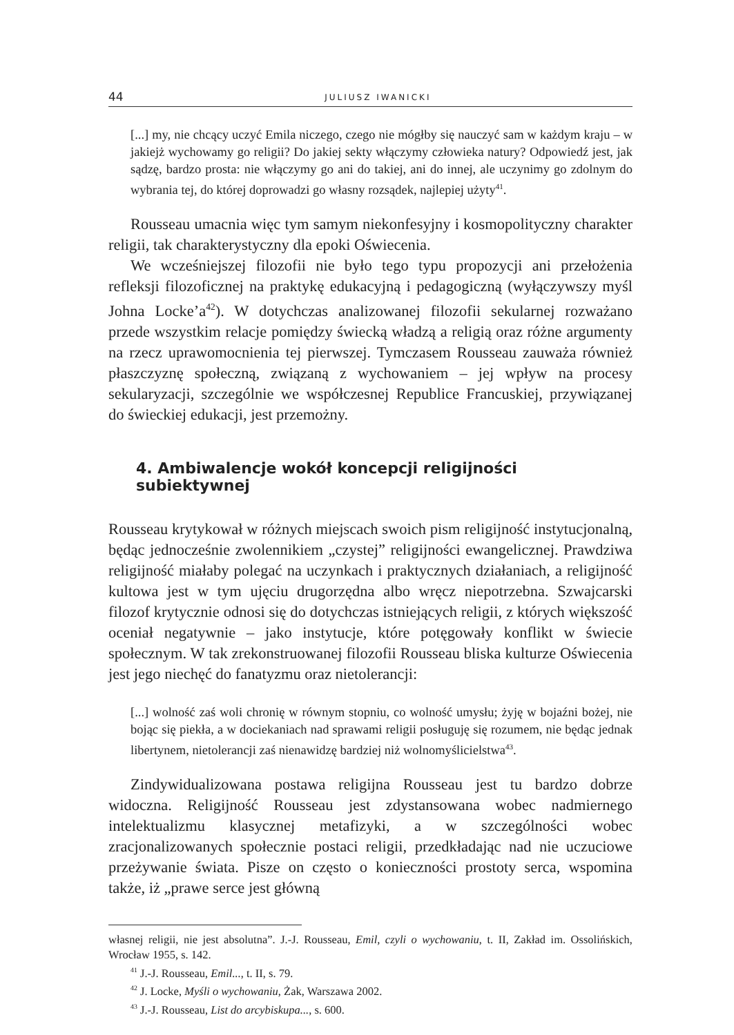44 JULIUSZ IWANICKI
[...] my, nie chcący uczyć Emila niczego, czego nie mógłby się nauczyć sam w każdym kraju – w jakiejż wychowamy go religii? Do jakiej sekty włączymy człowieka natury? Odpowiedź jest, jak sądzę, bardzo prosta: nie włączymy go ani do takiej, ani do innej, ale uczynimy go zdolnym do wybrania tej, do której doprowadzi go własny rozsądek, najlepiej użyty<sup>41</sup>.
Rousseau umacnia więc tym samym niekonfesyjny i kosmopolityczny charakter religii, tak charakterystyczny dla epoki Oświecenia.
We wcześniejszej filozofii nie było tego typu propozycji ani przełożenia refleksji filozoficznej na praktykę edukacyjną i pedagogiczną (wyłączywszy myśl Johna Locke’a<sup>42</sup>). W dotychczas analizowanej filozofii sekularnej rozważano przede wszystkim relacje pomiędzy świecką władzą a religią oraz różne argumenty na rzecz uprawomocnienia tej pierwszej. Tymczasem Rousseau zauważa również płaszczyznę społeczną, związaną z wychowaniem – jej wpływ na procesy sekularyzacji, szczególnie we współczesnej Republice Francuskiej, przywiązanej do świeckiej edukacji, jest przemożny.
4. Ambiwalencje wokół koncepcji religijności subiektywnej
Rousseau krytykował w różnych miejscach swoich pism religijność instytucjonalną, będąc jednocześnie zwolennikiem „czystej” religijności ewangelicznej. Prawdziwa religijność miałaby polegać na uczynkach i praktycznych działaniach, a religijność kultowa jest w tym ujęciu drugorzędna albo wręcz niepotrzebna. Szwajcarski filozof krytycznie odnosi się do dotychczas istniejących religii, z których większość oceniał negatywnie – jako instytucje, które potęgowały konflikt w świecie społecznym. W tak zrekonstruowanej filozofii Rousseau bliska kulturze Oświecenia jest jego niechęć do fanatyzmu oraz nietolerancji:
[...] wolność zaś woli chronię w równym stopniu, co wolność umysłu; żyję w bojaźni bożej, nie bojąc się piekła, a w dociekaniach nad sprawami religii posługuję się rozumem, nie będąc jednak libertynem, nietolerancji zaś nienawidzę bardziej niż wolnomyślicielstwa<sup>43</sup>.
Zindywidualizowana postawa religijna Rousseau jest tu bardzo dobrze widoczna. Religijność Rousseau jest zdystansowana wobec nadmiernego intelektualizmu klasycznej metafizyki, a w szczególności wobec zracjonalizowanych społecznie postaci religii, przedkładając nad nie uczuciowe przeżywanie świata. Pisze on często o konieczności prostoty serca, wspomina także, iż „prawe serce jest główną
własnej religii, nie jest absolutna”. J.-J. Rousseau, Emil, czyli o wychowaniu, t. II, Zakład im. Ossolińskich, Wrocław 1955, s. 142.
<sup>41</sup> J.-J. Rousseau, Emil..., t. II, s. 79.
<sup>42</sup> J. Locke, Myśli o wychowaniu, Żak, Warszawa 2002.
<sup>43</sup> J.-J. Rousseau, List do arcybiskupa..., s. 600.